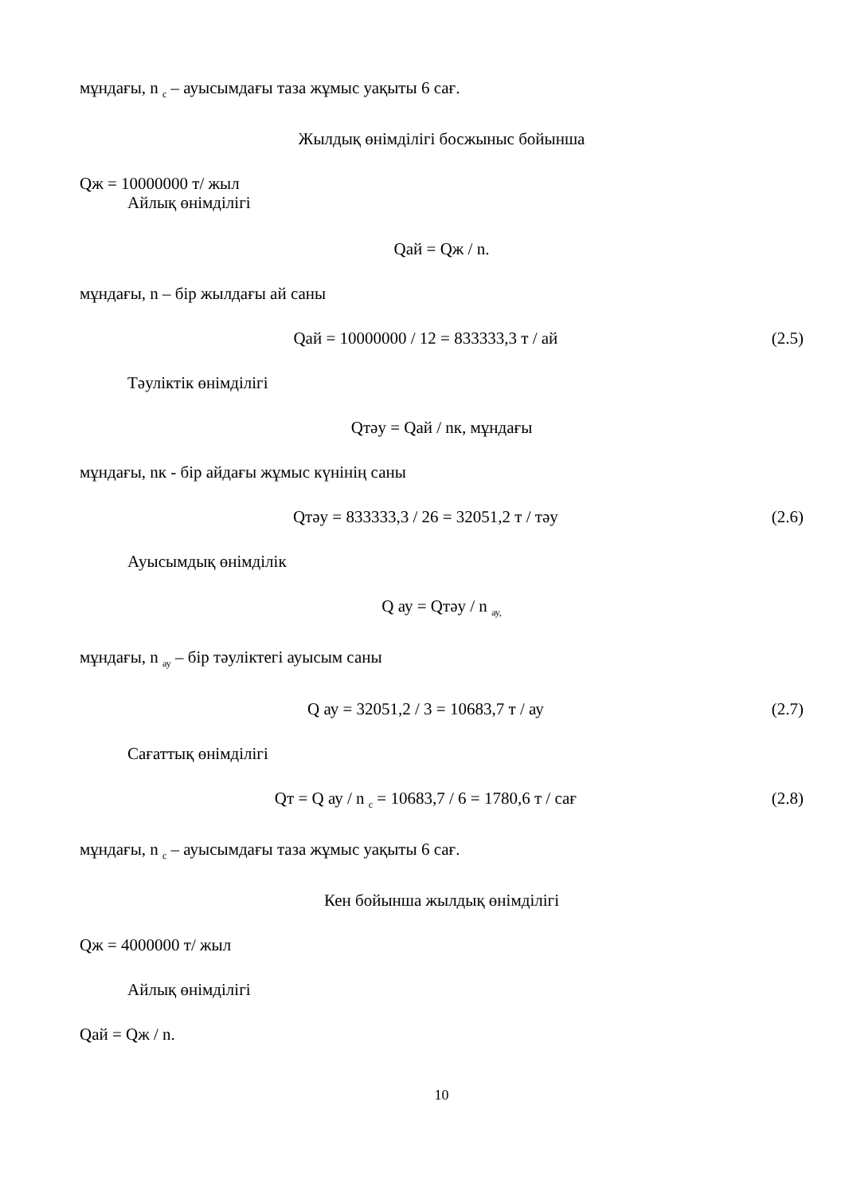мұндағы, n <sub>с</sub> – ауысымдағы таза жұмыс уақыты 6 сағ.
Жылдық өнімділігі босжыныс бойынша
Qж = 10000000 т/ жыл
Айлық өнімділігі
Qай = Qж / n.
мұндағы, n – бір жылдағы ай саны
Qай = 10000000 / 12 = 833333,3 т / ай (2.5)
Тәуліктік өнімділігі
Qтәу = Qай / nк, мұндағы
мұндағы, nк - бір айдағы жұмыс күнінің саны
Qтәу = 833333,3 / 26 = 32051,2 т / тәу (2.6)
Ауысымдық өнімділік
Q ау = Qтәу / n <sub>ау,</sub>
мұндағы, n <sub>ау</sub> – бір тәуліктегі ауысым саны
Q ау = 32051,2 / 3 = 10683,7 т / ау (2.7)
Сағаттық өнімділігі
Qт = Q ау / n <sub>с</sub> = 10683,7 / 6 = 1780,6 т / сағ (2.8)
мұндағы, n <sub>с</sub> – ауысымдағы таза жұмыс уақыты 6 сағ.
Кен бойынша жылдық өнімділігі
Qж = 4000000 т/ жыл
Айлық өнімділігі
Qай = Qж / n.
10